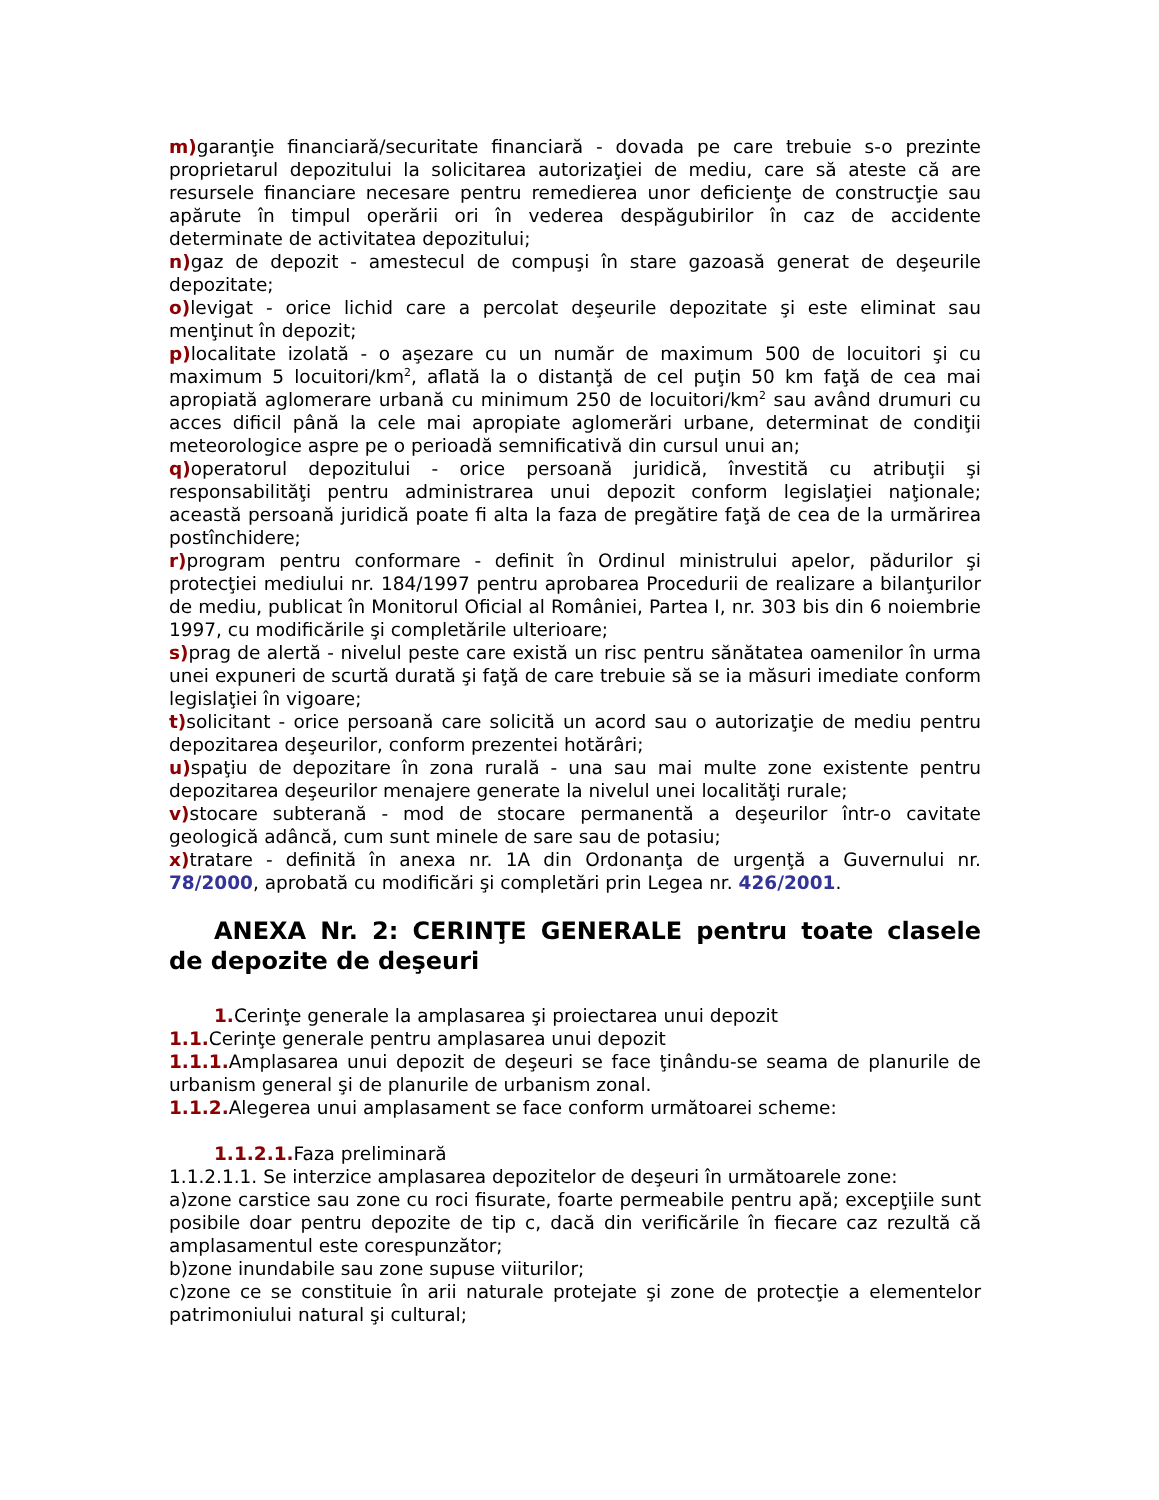m) garanţie financiară/securitate financiară - dovada pe care trebuie s-o prezinte proprietarul depozitului la solicitarea autorizaţiei de mediu, care să ateste că are resursele financiare necesare pentru remedierea unor deficienţe de construcţie sau apărute în timpul operării ori în vederea despăgubirilor în caz de accidente determinate de activitatea depozitului;
n) gaz de depozit - amestecul de compuşi în stare gazoasă generat de deşeurile depozitate;
o) levigat - orice lichid care a percolat deşeurile depozitate şi este eliminat sau menţinut în depozit;
p) localitate izolată - o aşezare cu un număr de maximum 500 de locuitori şi cu maximum 5 locuitori/km<sup>2</sup>, aflată la o distanţă de cel puţin 50 km faţă de cea mai apropiată aglomerare urbană cu minimum 250 de locuitori/km<sup>2</sup> sau având drumuri cu acces dificil până la cele mai apropiate aglomerări urbane, determinat de condiţii meteorologice aspre pe o perioadă semnificativă din cursul unui an;
q) operatorul depozitului - orice persoană juridică, învestită cu atribuţii şi responsabilităţi pentru administrarea unui depozit conform legislaţiei naţionale; această persoană juridică poate fi alta la faza de pregătire faţă de cea de la urmărirea postînchidere;
r) program pentru conformare - definit în Ordinul ministrului apelor, pădurilor şi protecţiei mediului nr. 184/1997 pentru aprobarea Procedurii de realizare a bilanţurilor de mediu, publicat în Monitorul Oficial al României, Partea I, nr. 303 bis din 6 noiembrie 1997, cu modificările şi completările ulterioare;
s) prag de alertă - nivelul peste care există un risc pentru sănătatea oamenilor în urma unei expuneri de scurtă durată şi faţă de care trebuie să se ia măsuri imediate conform legislaţiei în vigoare;
t) solicitant - orice persoană care solicită un acord sau o autorizaţie de mediu pentru depozitarea deşeurilor, conform prezentei hotărâri;
u) spaţiu de depozitare în zona rurală - una sau mai multe zone existente pentru depozitarea deşeurilor menajere generate la nivelul unei localităţi rurale;
v) stocare subterană - mod de stocare permanentă a deşeurilor într-o cavitate geologică adâncă, cum sunt minele de sare sau de potasiu;
x) tratare - definită în anexa nr. 1A din Ordonanţa de urgenţă a Guvernului nr. 78/2000, aprobată cu modificări şi completări prin Legea nr. 426/2001.
ANEXA Nr. 2: CERINŢE GENERALE pentru toate clasele de depozite de deşeuri
1. Cerinţe generale la amplasarea şi proiectarea unui depozit
1.1. Cerinţe generale pentru amplasarea unui depozit
1.1.1. Amplasarea unui depozit de deşeuri se face ţinându-se seama de planurile de urbanism general şi de planurile de urbanism zonal.
1.1.2. Alegerea unui amplasament se face conform următoarei scheme:
1.1.2.1. Faza preliminară
1.1.2.1.1. Se interzice amplasarea depozitelor de deşeuri în următoarele zone:
a)zone carstice sau zone cu roci fisurate, foarte permeabile pentru apă; excepţiile sunt posibile doar pentru depozite de tip c, dacă din verificările în fiecare caz rezultă că amplasamentul este corespunzător;
b)zone inundabile sau zone supuse viiturilor;
c)zone ce se constituie în arii naturale protejate şi zone de protecţie a elementelor patrimoniului natural şi cultural;